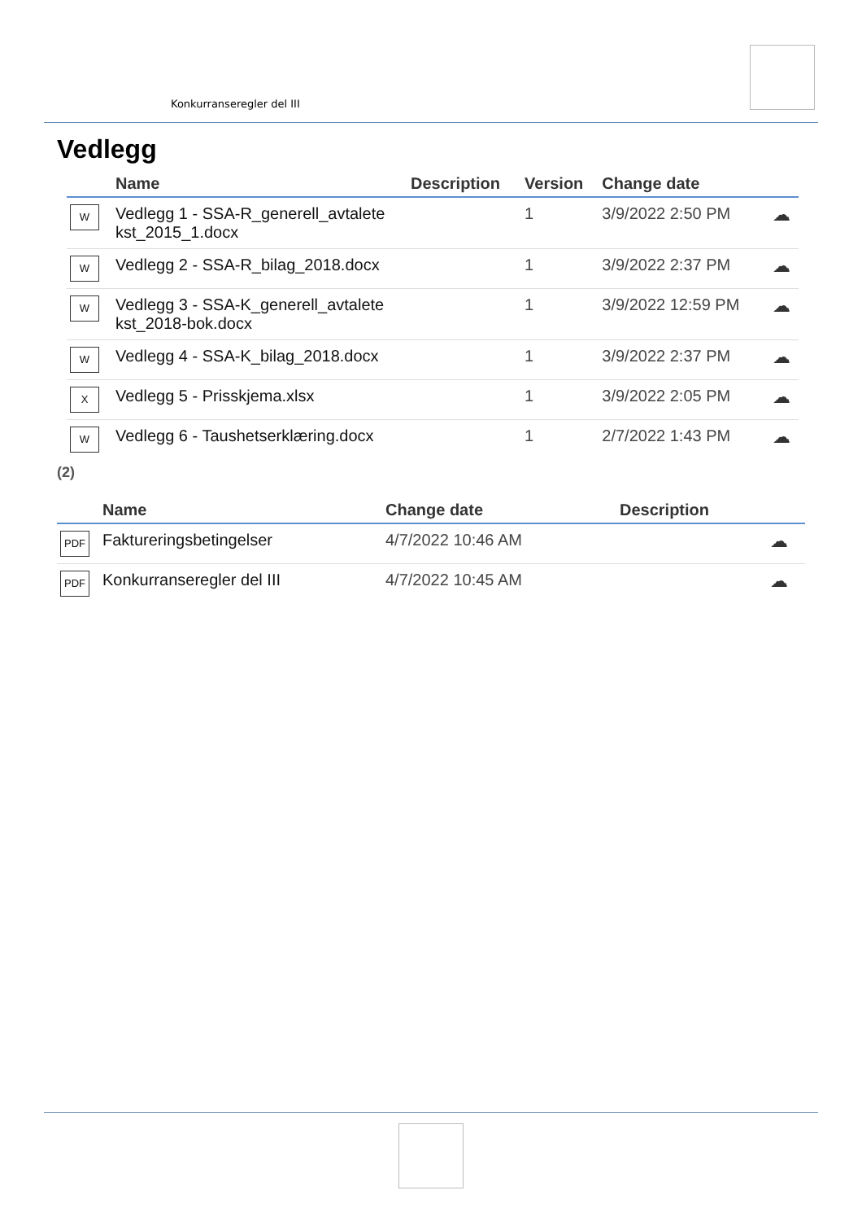Konkurranseregler del III
Vedlegg
| | Name | Description | Version | Change date | |
| --- | --- | --- | --- | --- | --- |
| W | Vedlegg 1 - SSA-R_generell_avtalete kst_2015_1.docx | | 1 | 3/9/2022 2:50 PM | ☁ |
| W | Vedlegg 2 - SSA-R_bilag_2018.docx | | 1 | 3/9/2022 2:37 PM | ☁ |
| W | Vedlegg 3 - SSA-K_generell_avtalete kst_2018-bok.docx | | 1 | 3/9/2022 12:59 PM | ☁ |
| W | Vedlegg 4 - SSA-K_bilag_2018.docx | | 1 | 3/9/2022 2:37 PM | ☁ |
| X | Vedlegg 5 - Prisskjema.xlsx | | 1 | 3/9/2022 2:05 PM | ☁ |
| W | Vedlegg 6 - Taushetserklæring.docx | | 1 | 2/7/2022 1:43 PM | ☁ |
(2)
| | Name | Change date | Description | |
| --- | --- | --- | --- | --- |
| PDF | Faktureringsbetingelser | 4/7/2022 10:46 AM | | ☁ |
| PDF | Konkurranseregler del III | 4/7/2022 10:45 AM | | ☁ |